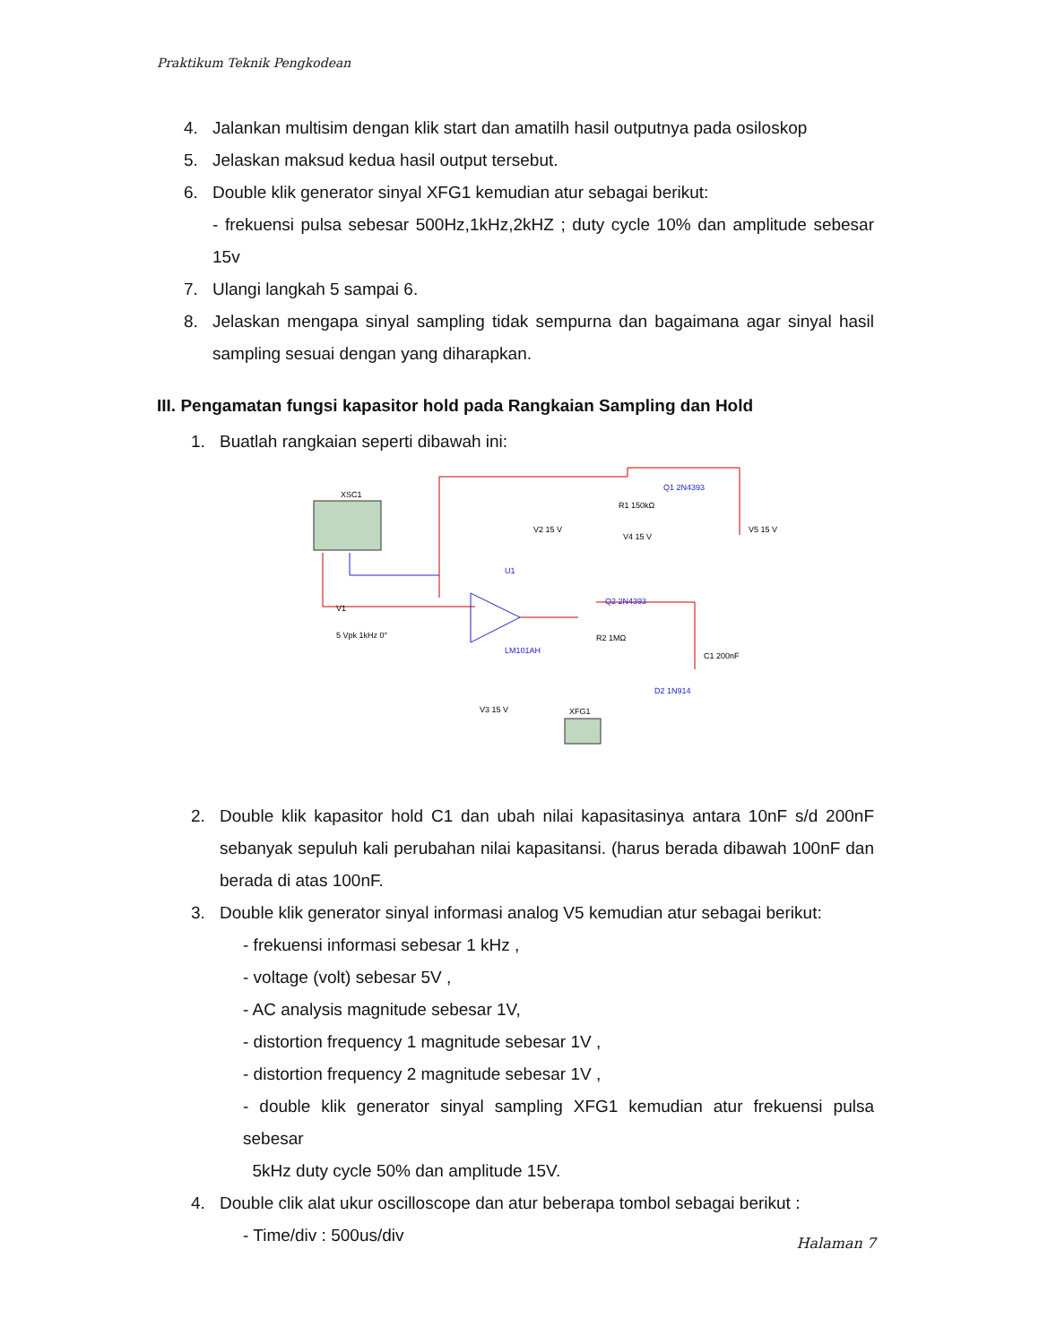Praktikum Teknik Pengkodean
4. Jalankan multisim dengan klik start dan amatilh hasil outputnya pada osiloskop
5. Jelaskan maksud kedua hasil output tersebut.
6. Double klik generator sinyal XFG1 kemudian atur sebagai berikut:
- frekuensi pulsa sebesar 500Hz,1kHz,2kHZ ; duty cycle 10% dan amplitude sebesar 15v
7. Ulangi langkah 5 sampai 6.
8. Jelaskan mengapa sinyal sampling tidak sempurna dan bagaimana agar sinyal hasil sampling sesuai dengan yang diharapkan.
III. Pengamatan fungsi kapasitor hold pada Rangkaian Sampling dan Hold
1. Buatlah rangkaian seperti dibawah ini:
XSC1
U1
LM101AH
V2 15 V
R1 150kΩ
V4 15 V
Q1 2N4393
V5 15 V
Q2 2N4393
V1
5 Vpk 1kHz 0°
R2 1MΩ
C1 200nF
D2 1N914
V3 15 V
XFG1
2. Double klik kapasitor hold C1 dan ubah nilai kapasitasinya antara 10nF s/d 200nF sebanyak sepuluh kali perubahan nilai kapasitansi. (harus berada dibawah 100nF dan berada di atas 100nF.
3. Double klik generator sinyal informasi analog V5 kemudian atur sebagai berikut:
- frekuensi informasi sebesar 1 kHz ,
- voltage (volt) sebesar 5V ,
- AC analysis magnitude sebesar 1V,
- distortion frequency 1 magnitude sebesar 1V ,
- distortion frequency 2 magnitude sebesar 1V ,
- double klik generator sinyal sampling XFG1 kemudian atur frekuensi pulsa sebesar
5kHz duty cycle 50% dan amplitude 15V.
4. Double clik alat ukur oscilloscope dan atur beberapa tombol sebagai berikut :
- Time/div : 500us/div
Halaman 7